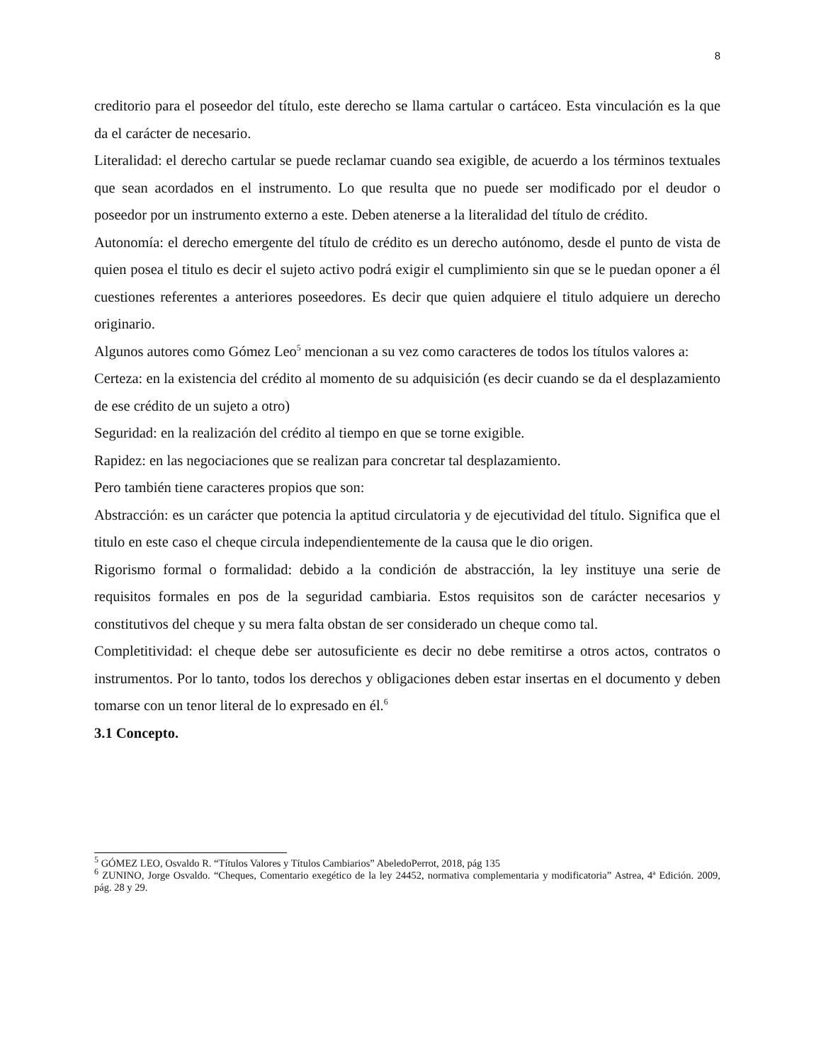8
creditorio para el poseedor del título, este derecho se llama cartular o cartáceo. Esta vinculación es la que da el carácter de necesario.
Literalidad: el derecho cartular se puede reclamar cuando sea exigible, de acuerdo a los términos textuales que sean acordados en el instrumento. Lo que resulta que no puede ser modificado por el deudor o poseedor por un instrumento externo a este. Deben atenerse a la literalidad del título de crédito.
Autonomía: el derecho emergente del título de crédito es un derecho autónomo, desde el punto de vista de quien posea el titulo es decir el sujeto activo podrá exigir el cumplimiento sin que se le puedan oponer a él cuestiones referentes a anteriores poseedores. Es decir que quien adquiere el titulo adquiere un derecho originario.
Algunos autores como Gómez Leo<sup>5</sup> mencionan a su vez como caracteres de todos los títulos valores a:
Certeza: en la existencia del crédito al momento de su adquisición (es decir cuando se da el desplazamiento de ese crédito de un sujeto a otro)
Seguridad: en la realización del crédito al tiempo en que se torne exigible.
Rapidez: en las negociaciones que se realizan para concretar tal desplazamiento.
Pero también tiene caracteres propios que son:
Abstracción: es un carácter que potencia la aptitud circulatoria y de ejecutividad del título. Significa que el titulo en este caso el cheque circula independientemente de la causa que le dio origen.
Rigorismo formal o formalidad: debido a la condición de abstracción, la ley instituye una serie de requisitos formales en pos de la seguridad cambiaria. Estos requisitos son de carácter necesarios y constitutivos del cheque y su mera falta obstan de ser considerado un cheque como tal.
Completitividad: el cheque debe ser autosuficiente es decir no debe remitirse a otros actos, contratos o instrumentos. Por lo tanto, todos los derechos y obligaciones deben estar insertas en el documento y deben tomarse con un tenor literal de lo expresado en él.<sup>6</sup>
3.1 Concepto.
<sup>5</sup> GÓMEZ LEO, Osvaldo R. “Títulos Valores y Títulos Cambiarios” AbeledoPerrot, 2018, pág 135
<sup>6</sup> ZUNINO, Jorge Osvaldo. “Cheques, Comentario exegético de la ley 24452, normativa complementaria y modificatoria” Astrea, 4ª Edición. 2009, pág. 28 y 29.